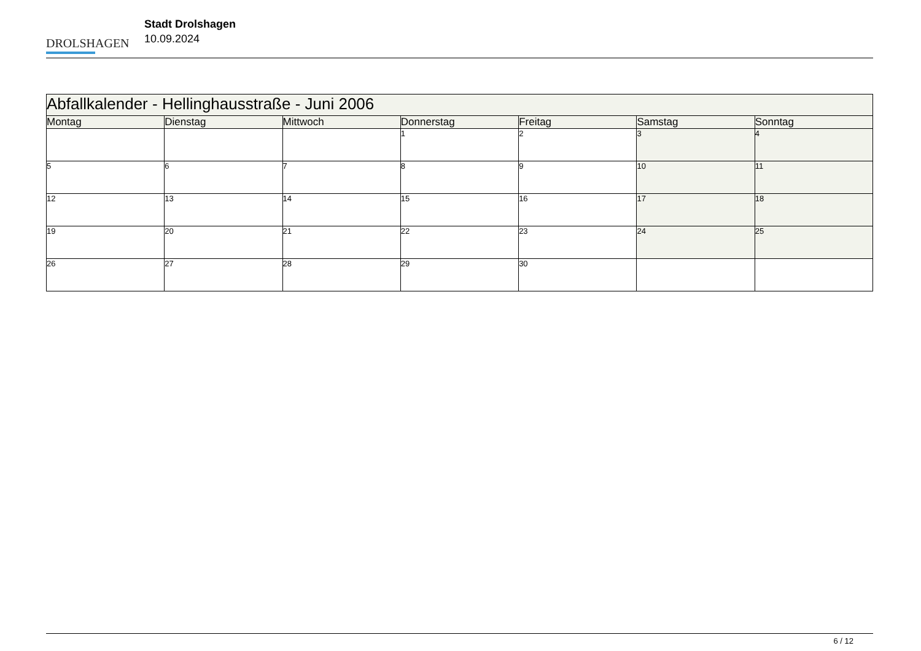DROLSHAGEN
Stadt Drolshagen
10.09.2024
| Abfallkalender - Hellinghausstraße - Juni 2006 | | | | | | |
| Montag | Dienstag | Mittwoch | Donnerstag | Freitag | Samstag | Sonntag |
| | | | 1 | 2 | 3 | 4 |
| 5 | 6 | 7 | 8 | 9 | 10 | 11 |
| 12 | 13 | 14 | 15 | 16 | 17 | 18 |
| 19 | 20 | 21 | 22 | 23 | 24 | 25 |
| 26 | 27 | 28 | 29 | 30 | | |
6 / 12